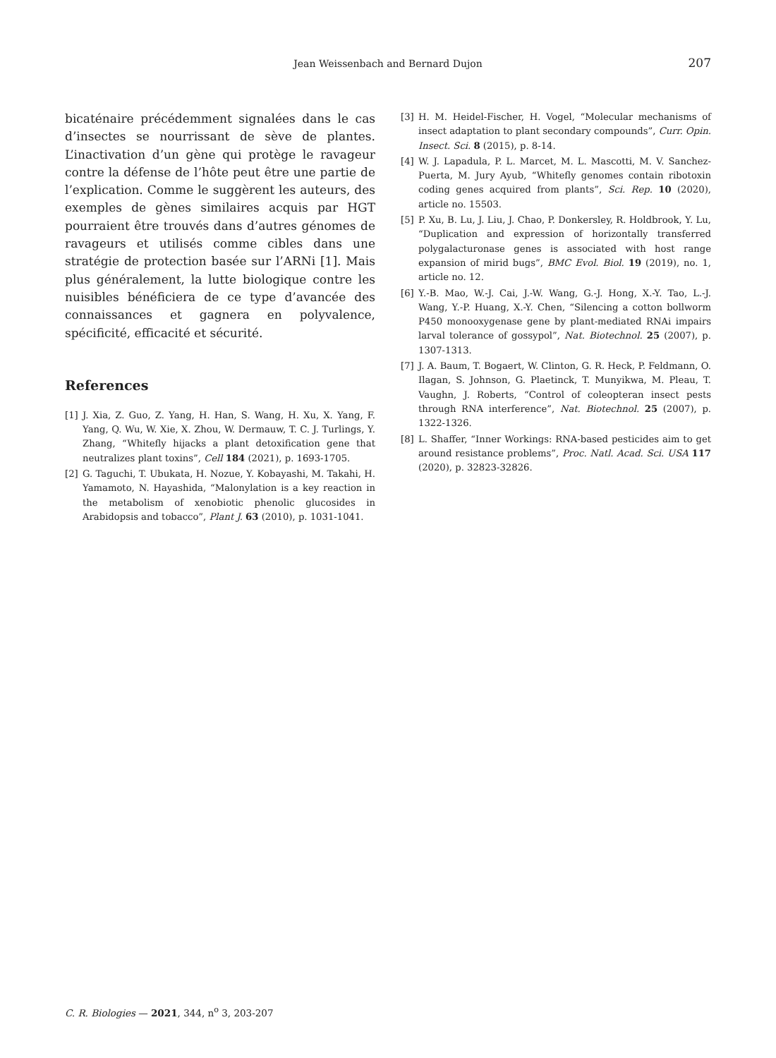Jean Weissenbach and Bernard Dujon
207
bicaténaire précédemment signalées dans le cas d’insectes se nourrissant de sève de plantes. L’inactivation d’un gène qui protège le ravageur contre la défense de l’hôte peut être une partie de l’explication. Comme le suggèrent les auteurs, des exemples de gènes similaires acquis par HGT pourraient être trouvés dans d’autres génomes de ravageurs et utilisés comme cibles dans une stratégie de protection basée sur l’ARNi [1]. Mais plus généralement, la lutte biologique contre les nuisibles bénéficiera de ce type d’avancée des connaissances et gagnera en polyvalence, spécificité, efficacité et sécurité.
References
[1] J. Xia, Z. Guo, Z. Yang, H. Han, S. Wang, H. Xu, X. Yang, F. Yang, Q. Wu, W. Xie, X. Zhou, W. Dermauw, T. C. J. Turlings, Y. Zhang, “Whitefly hijacks a plant detoxification gene that neutralizes plant toxins”, Cell 184 (2021), p. 1693-1705.
[2] G. Taguchi, T. Ubukata, H. Nozue, Y. Kobayashi, M. Takahi, H. Yamamoto, N. Hayashida, “Malonylation is a key reaction in the metabolism of xenobiotic phenolic glucosides in Arabidopsis and tobacco”, Plant J. 63 (2010), p. 1031-1041.
[3] H. M. Heidel-Fischer, H. Vogel, “Molecular mechanisms of insect adaptation to plant secondary compounds”, Curr. Opin. Insect. Sci. 8 (2015), p. 8-14.
[4] W. J. Lapadula, P. L. Marcet, M. L. Mascotti, M. V. Sanchez-Puerta, M. Jury Ayub, “Whitefly genomes contain ribotoxin coding genes acquired from plants”, Sci. Rep. 10 (2020), article no. 15503.
[5] P. Xu, B. Lu, J. Liu, J. Chao, P. Donkersley, R. Holdbrook, Y. Lu, “Duplication and expression of horizontally transferred polygalacturonase genes is associated with host range expansion of mirid bugs”, BMC Evol. Biol. 19 (2019), no. 1, article no. 12.
[6] Y.-B. Mao, W.-J. Cai, J.-W. Wang, G.-J. Hong, X.-Y. Tao, L.-J. Wang, Y.-P. Huang, X.-Y. Chen, “Silencing a cotton bollworm P450 monooxygenase gene by plant-mediated RNAi impairs larval tolerance of gossypol”, Nat. Biotechnol. 25 (2007), p. 1307-1313.
[7] J. A. Baum, T. Bogaert, W. Clinton, G. R. Heck, P. Feldmann, O. Ilagan, S. Johnson, G. Plaetinck, T. Munyikwa, M. Pleau, T. Vaughn, J. Roberts, “Control of coleopteran insect pests through RNA interference”, Nat. Biotechnol. 25 (2007), p. 1322-1326.
[8] L. Shaffer, “Inner Workings: RNA-based pesticides aim to get around resistance problems”, Proc. Natl. Acad. Sci. USA 117 (2020), p. 32823-32826.
C. R. Biologies — 2021, 344, n<sup>o</sup> 3, 203-207